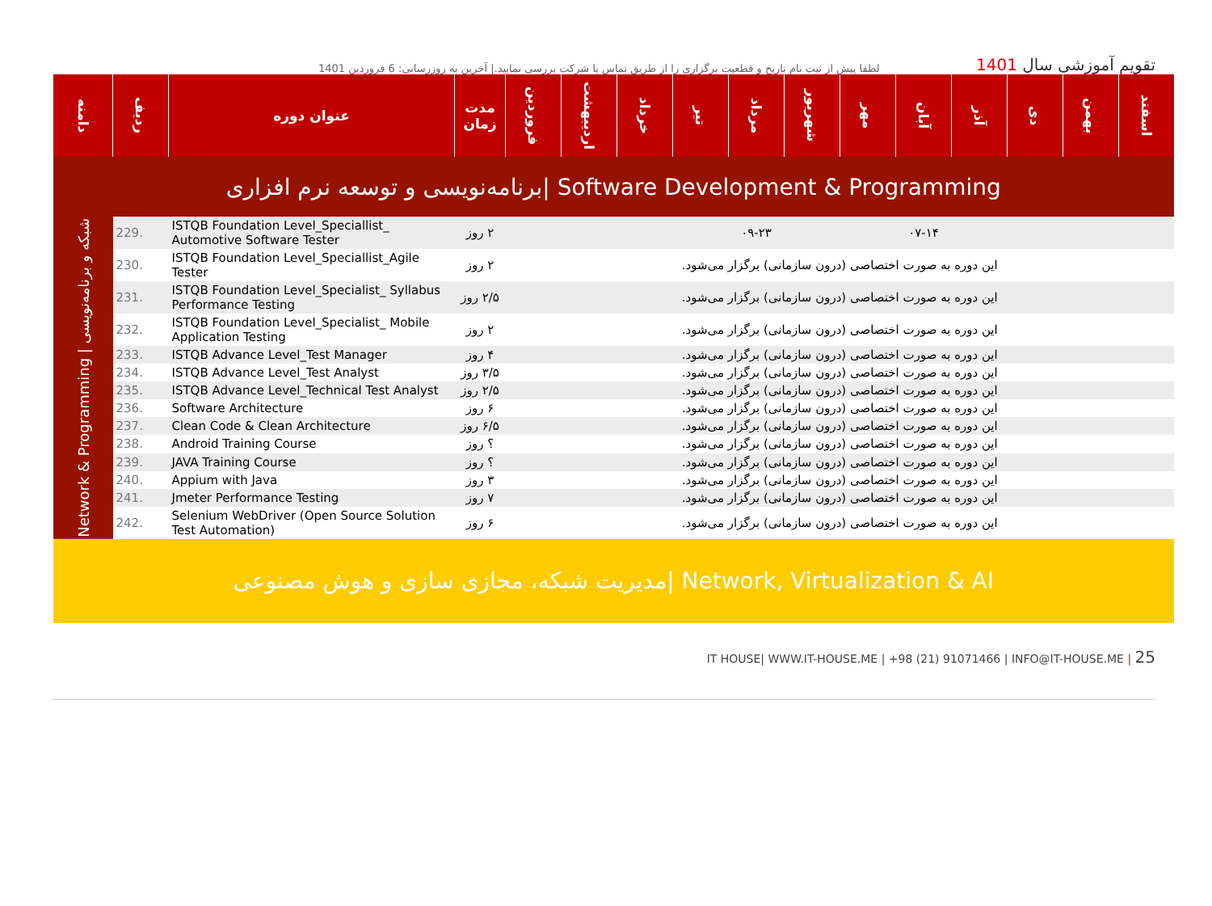لطفا پیش از ثبت نام تاریخ و قطعیت برگزاری را از طریق تماس با شرکت بررسی نمایید.| آخرین به روزرسانی: 6 فروردین 1401
تقویم آموزشی سال 1401
| دامنه | ردیف | عنوان دوره | مدت زمان | فروردین | اردیبهشت | خرداد | تیر | مرداد | شهریور | مهر | آبان | آذر | دی | بهمن | اسفند |
| --- | --- | --- | --- | --- | --- | --- | --- | --- | --- | --- | --- | --- | --- | --- | --- |
| برنامه‌نویسی و توسعه نرم افزاری/ Software Development & Programming | | | | | | | | | | | | | | | |
| Network & Programming / شبکه و برنامه‌نویسی | 229. | ISTQB Foundation Level_Speciallist_ Automotive Software Tester | ۲ روز | | | | ۰۹-۲۳ | | | ۰۷-۱۴ | | | | | |
| | 230. | ISTQB Foundation Level_Speciallist_Agile Tester | ۲ روز | این دوره به صورت اختصاصی (درون سازمانی) برگزار می‌شود. | | | | | | | | | | | |
| | 231. | ISTQB Foundation Level_Specialist_ Syllabus Performance Testing | ۲/۵ روز | این دوره به صورت اختصاصی (درون سازمانی) برگزار می‌شود. | | | | | | | | | | | |
| | 232. | ISTQB Foundation Level_Specialist_ Mobile Application Testing | ۲ روز | این دوره به صورت اختصاصی (درون سازمانی) برگزار می‌شود. | | | | | | | | | | | |
| | 233. | ISTQB Advance Level_Test Manager | ۴ روز | این دوره به صورت اختصاصی (درون سازمانی) برگزار می‌شود. | | | | | | | | | | | |
| | 234. | ISTQB Advance Level_Test Analyst | ۳/۵ روز | این دوره به صورت اختصاصی (درون سازمانی) برگزار می‌شود. | | | | | | | | | | | |
| | 235. | ISTQB Advance Level_Technical Test Analyst | ۲/۵ روز | این دوره به صورت اختصاصی (درون سازمانی) برگزار می‌شود. | | | | | | | | | | | |
| | 236. | Software Architecture | ۶ روز | این دوره به صورت اختصاصی (درون سازمانی) برگزار می‌شود. | | | | | | | | | | | |
| | 237. | Clean Code & Clean Architecture | ۶/۵ روز | این دوره به صورت اختصاصی (درون سازمانی) برگزار می‌شود. | | | | | | | | | | | |
| | 238. | Android Training Course | ؟ روز | این دوره به صورت اختصاصی (درون سازمانی) برگزار می‌شود. | | | | | | | | | | | |
| | 239. | JAVA Training Course | ؟ روز | این دوره به صورت اختصاصی (درون سازمانی) برگزار می‌شود. | | | | | | | | | | | |
| | 240. | Appium with Java | ۳ روز | این دوره به صورت اختصاصی (درون سازمانی) برگزار می‌شود. | | | | | | | | | | | |
| | 241. | Jmeter Performance Testing | ۷ روز | این دوره به صورت اختصاصی (درون سازمانی) برگزار می‌شود. | | | | | | | | | | | |
| | 242. | Selenium WebDriver (Open Source Solution Test Automation) | ۶ روز | این دوره به صورت اختصاصی (درون سازمانی) برگزار می‌شود. | | | | | | | | | | | |
| مدیریت شبکه، مجازی سازی و هوش مصنوعی/ Network, Virtualization & AI | | | | | | | | | | | | | | | |
IT HOUSE| WWW.IT-HOUSE.ME | +98 (21) 91071466 | INFO@IT-HOUSE.ME | 25